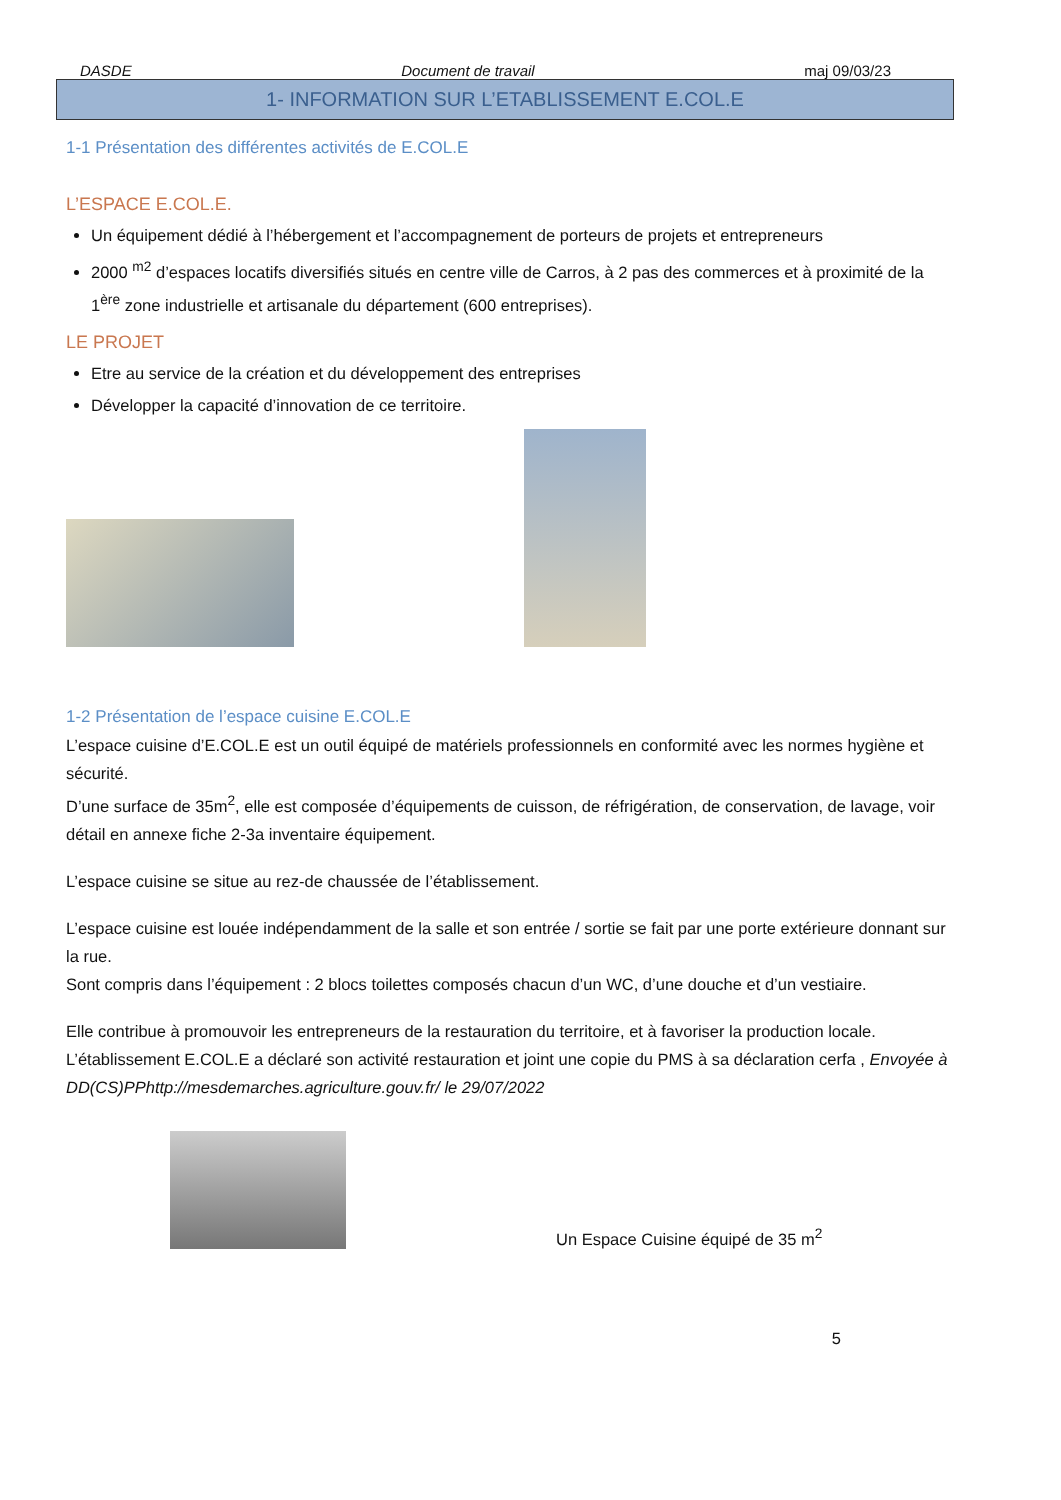DASDE Document de travail maj 09/03/23
1- INFORMATION SUR L’ETABLISSEMENT E.COL.E
1-1 Présentation des différentes activités de E.COL.E
L’ESPACE E.COL.E.
Un équipement dédié à l’hébergement et l’accompagnement de porteurs de projets et entrepreneurs
2000 <sup>m2</sup> d’espaces locatifs diversifiés situés en centre ville de Carros, à 2 pas des commerces et à proximité de la 1<sup>ère</sup> zone industrielle et artisanale du département (600 entreprises).
LE PROJET
Etre au service de la création et du développement des entreprises
Développer la capacité d’innovation de ce territoire.
1-2 Présentation de l’espace cuisine E.COL.E
L’espace cuisine d’E.COL.E est un outil équipé de matériels professionnels en conformité avec les normes hygiène et sécurité.
D’une surface de 35m<sup>2</sup>, elle est composée d’équipements de cuisson, de réfrigération, de conservation, de lavage, voir détail en annexe fiche 2-3a inventaire équipement.
L’espace cuisine se situe au rez-de chaussée de l’établissement.
L’espace cuisine est louée indépendamment de la salle et son entrée / sortie se fait par une porte extérieure donnant sur la rue.
Sont compris dans l’équipement : 2 blocs toilettes composés chacun d’un WC, d’une douche et d’un vestiaire.
Elle contribue à promouvoir les entrepreneurs de la restauration du territoire, et à favoriser la production locale.
L’établissement E.COL.E a déclaré son activité restauration et joint une copie du PMS à sa déclaration cerfa , Envoyée à DD(CS)PPhttp://mesdemarches.agriculture.gouv.fr/ le 29/07/2022
Un Espace Cuisine équipé de 35 m<sup>2</sup>
5